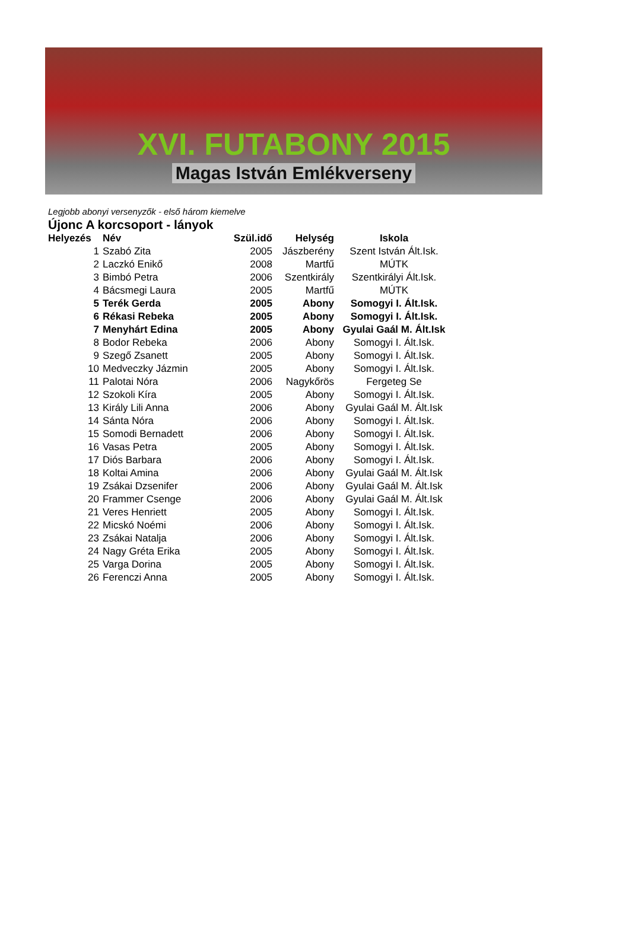XVI. FUTABONY 2015
Magas István Emlékverseny
Legjobb abonyi versenyzők - első három kiemelve
Újonc A korcsoport - lányok
| Helyezés | Név | Szül.idő | Helység | Iskola |
| --- | --- | --- | --- | --- |
| 1 | Szabó Zita | 2005 | Jászberény | Szent István Ált.Isk. |
| 2 | Laczkó Enikő | 2008 | Martfű | MÚTK |
| 3 | Bimbó Petra | 2006 | Szentkirály | Szentkirályi Ált.Isk. |
| 4 | Bácsmegi Laura | 2005 | Martfű | MÚTK |
| 5 | Terék Gerda | 2005 | Abony | Somogyi I. Ált.Isk. |
| 6 | Rékasi Rebeka | 2005 | Abony | Somogyi I. Ált.Isk. |
| 7 | Menyhárt Edina | 2005 | Abony | Gyulai Gaál M. Ált.Isk |
| 8 | Bodor Rebeka | 2006 | Abony | Somogyi I. Ált.Isk. |
| 9 | Szegő Zsanett | 2005 | Abony | Somogyi I. Ált.Isk. |
| 10 | Medveczky Jázmin | 2005 | Abony | Somogyi I. Ált.Isk. |
| 11 | Palotai Nóra | 2006 | Nagykőrös | Fergeteg Se |
| 12 | Szokoli Kíra | 2005 | Abony | Somogyi I. Ált.Isk. |
| 13 | Király Lili Anna | 2006 | Abony | Gyulai Gaál M. Ált.Isk |
| 14 | Sánta Nóra | 2006 | Abony | Somogyi I. Ált.Isk. |
| 15 | Somodi Bernadett | 2006 | Abony | Somogyi I. Ált.Isk. |
| 16 | Vasas Petra | 2005 | Abony | Somogyi I. Ált.Isk. |
| 17 | Diós Barbara | 2006 | Abony | Somogyi I. Ált.Isk. |
| 18 | Koltai Amina | 2006 | Abony | Gyulai Gaál M. Ált.Isk |
| 19 | Zsákai Dzsenifer | 2006 | Abony | Gyulai Gaál M. Ált.Isk |
| 20 | Frammer Csenge | 2006 | Abony | Gyulai Gaál M. Ált.Isk |
| 21 | Veres Henriett | 2005 | Abony | Somogyi I. Ált.Isk. |
| 22 | Micskó Noémi | 2006 | Abony | Somogyi I. Ált.Isk. |
| 23 | Zsákai Natalja | 2006 | Abony | Somogyi I. Ált.Isk. |
| 24 | Nagy Gréta Erika | 2005 | Abony | Somogyi I. Ált.Isk. |
| 25 | Varga Dorina | 2005 | Abony | Somogyi I. Ált.Isk. |
| 26 | Ferenczi Anna | 2005 | Abony | Somogyi I. Ált.Isk. |